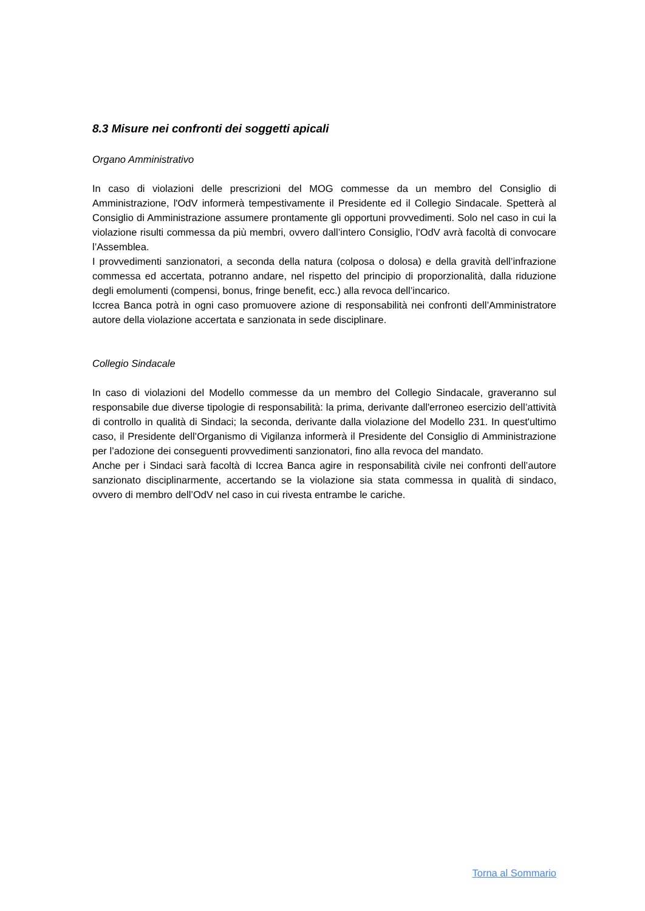8.3 Misure nei confronti dei soggetti apicali
Organo Amministrativo
In caso di violazioni delle prescrizioni del MOG commesse da un membro del Consiglio di Amministrazione, l'OdV informerà tempestivamente il Presidente ed il Collegio Sindacale. Spetterà al Consiglio di Amministrazione assumere prontamente gli opportuni provvedimenti. Solo nel caso in cui la violazione risulti commessa da più membri, ovvero dall’intero Consiglio, l'OdV avrà facoltà di convocare l’Assemblea.
I provvedimenti sanzionatori, a seconda della natura (colposa o dolosa) e della gravità dell’infrazione commessa ed accertata, potranno andare, nel rispetto del principio di proporzionalità, dalla riduzione degli emolumenti (compensi, bonus, fringe benefit, ecc.) alla revoca dell’incarico.
Iccrea Banca potrà in ogni caso promuovere azione di responsabilità nei confronti dell’Amministratore autore della violazione accertata e sanzionata in sede disciplinare.
Collegio Sindacale
In caso di violazioni del Modello commesse da un membro del Collegio Sindacale, graveranno sul responsabile due diverse tipologie di responsabilità: la prima, derivante dall'erroneo esercizio dell’attività di controllo in qualità di Sindaci; la seconda, derivante dalla violazione del Modello 231. In quest'ultimo caso, il Presidente dell’Organismo di Vigilanza informerà il Presidente del Consiglio di Amministrazione per l’adozione dei conseguenti provvedimenti sanzionatori, fino alla revoca del mandato.
Anche per i Sindaci sarà facoltà di Iccrea Banca agire in responsabilità civile nei confronti dell’autore sanzionato disciplinarmente, accertando se la violazione sia stata commessa in qualità di sindaco, ovvero di membro dell’OdV nel caso in cui rivesta entrambe le cariche.
Torna al Sommario